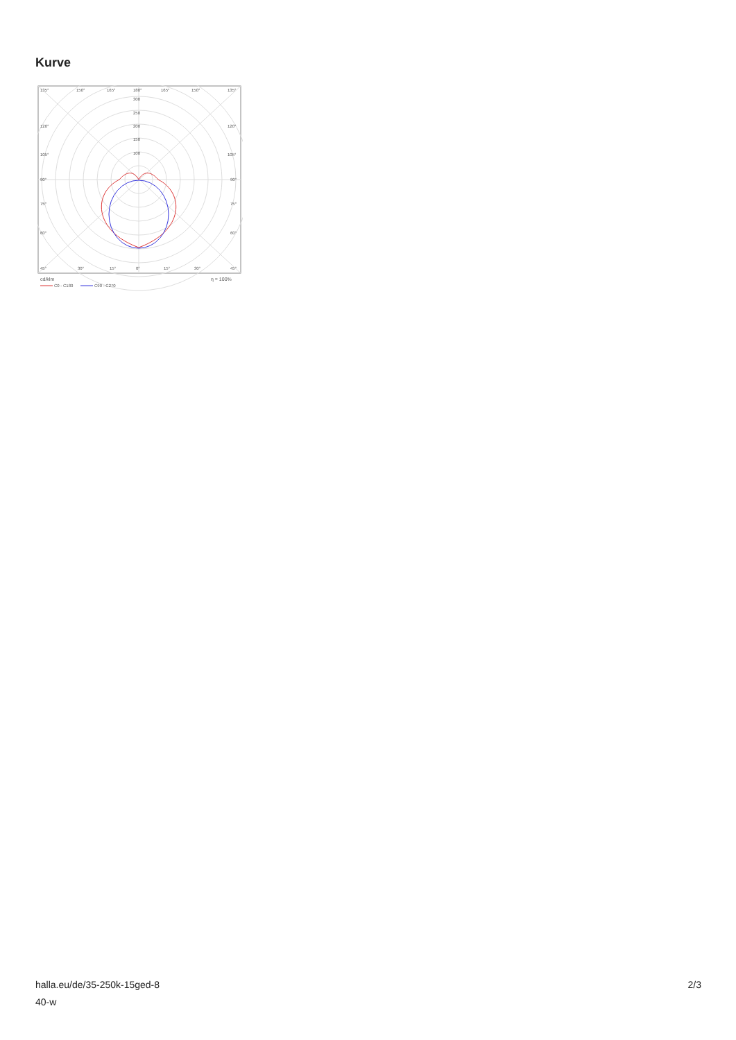Kurve
135°
150°
165°
180°
165°
150°
135°
300
250
200
150
100
120°
120°
105°
105°
90°
90°
75°
75°
60°
60°
45°
30°
15°
0°
15°
30°
45°
cd/klm
η = 100%
C0 - C180
C90 - C270
halla.eu/de/35-250k-15ged-8
40-w
2/3